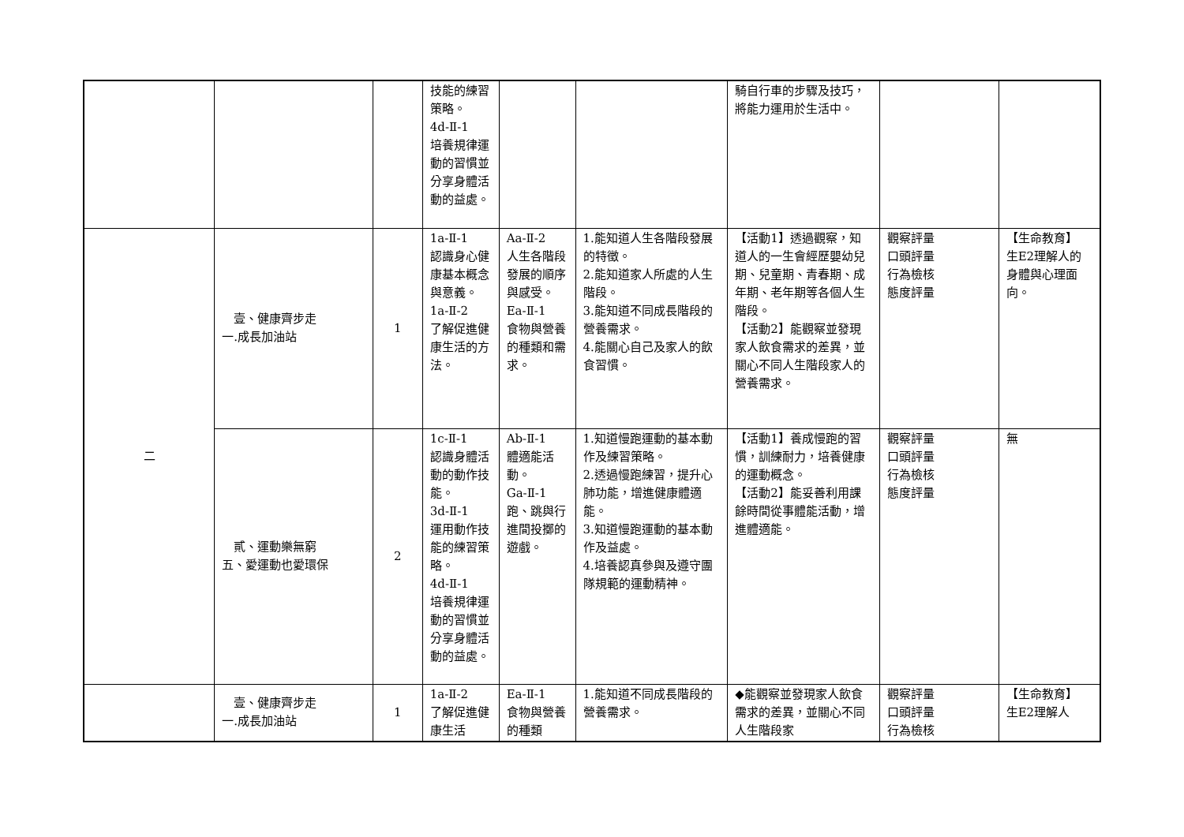| | | | 技能的練習策略。 4d-Ⅱ-1 培養規律運動的習慣並分享身體活動的益處。 | | | 騎自行車的步驟及技巧，將能力運用於生活中。 | | |
| 二 | 壹、健康齊步走 一.成長加油站 | 1 | 1a-Ⅱ-1 認識身心健康基本概念與意義。 1a-Ⅱ-2 了解促進健康生活的方法。 | Aa-Ⅱ-2 人生各階段發展的順序與感受。 Ea-Ⅱ-1 食物與營養的種類和需求。 | 1.能知道人生各階段發展的特徵。 2.能知道家人所處的人生階段。 3.能知道不同成長階段的營養需求。 4.能關心自己及家人的飲食習慣。 | 【活動1】透過觀察，知道人的一生會經歷嬰幼兒期、兒童期、青春期、成年期、老年期等各個人生階段。 【活動2】能觀察並發現家人飲食需求的差異，並關心不同人生階段家人的營養需求。 | 觀察評量 口頭評量 行為檢核 態度評量 | 【生命教育】 生E2理解人的身體與心理面向。 |
| | 貳、運動樂無窮 五、愛運動也愛環保 | 2 | 1c-Ⅱ-1 認識身體活動的動作技能。 3d-Ⅱ-1 運用動作技能的練習策略。 4d-Ⅱ-1 培養規律運動的習慣並分享身體活動的益處。 | Ab-Ⅱ-1 體適能活動。 Ga-Ⅱ-1 跑、跳與行進間投擲的遊戲。 | 1.知道慢跑運動的基本動作及練習策略。 2.透過慢跑練習，提升心肺功能，增進健康體適能。 3.知道慢跑運動的基本動作及益處。 4.培養認真參與及遵守團隊規範的運動精神。 | 【活動1】養成慢跑的習慣，訓練耐力，培養健康的運動概念。 【活動2】能妥善利用課餘時間從事體能活動，增進體適能。 | 觀察評量 口頭評量 行為檢核 態度評量 | 無 |
| | 壹、健康齊步走 一.成長加油站 | 1 | 1a-Ⅱ-2 了解促進健康生活 | Ea-Ⅱ-1 食物與營養的種類 | 1.能知道不同成長階段的營養需求。 | ◆能觀察並發現家人飲食需求的差異，並關心不同人生階段家 | 觀察評量 口頭評量 行為檢核 | 【生命教育】 生E2理解人 |